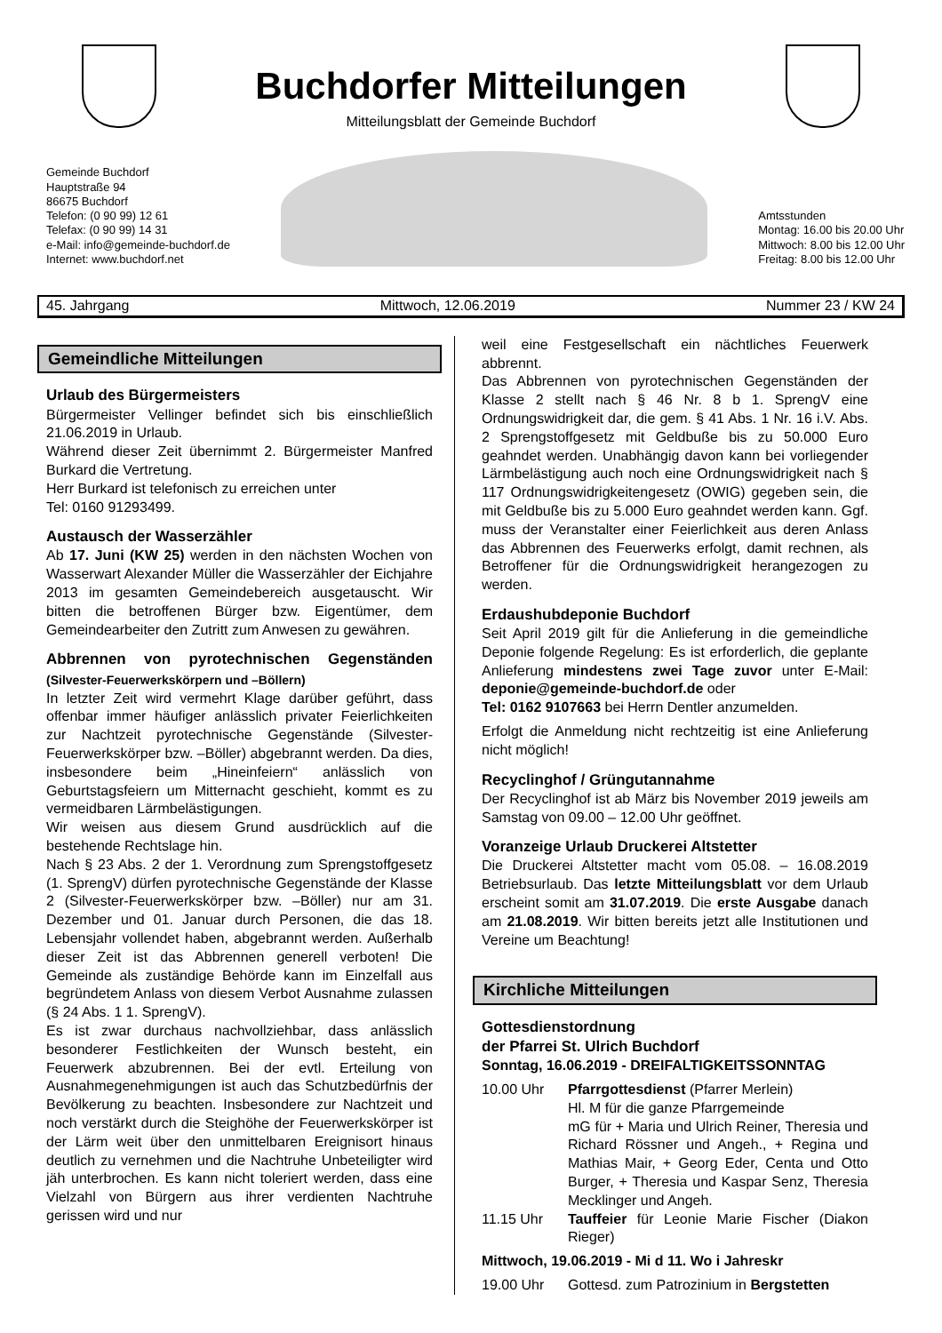Buchdorfer Mitteilungen
Mitteilungsblatt der Gemeinde Buchdorf
Gemeinde Buchdorf
Hauptstraße 94
86675 Buchdorf
Telefon: (0 90 99) 12 61
Telefax: (0 90 99) 14 31
e-Mail: info@gemeinde-buchdorf.de
Internet: www.buchdorf.net
Amtsstunden
Montag: 16.00 bis 20.00 Uhr
Mittwoch: 8.00 bis 12.00 Uhr
Freitag: 8.00 bis 12.00 Uhr
45. Jahrgang Mittwoch, 12.06.2019 Nummer 23 / KW 24
Gemeindliche Mitteilungen
Urlaub des Bürgermeisters
Bürgermeister Vellinger befindet sich bis einschließlich 21.06.2019 in Urlaub.
Während dieser Zeit übernimmt 2. Bürgermeister Manfred Burkard die Vertretung.
Herr Burkard ist telefonisch zu erreichen unter
Tel: 0160 91293499.
Austausch der Wasserzähler
Ab 17. Juni (KW 25) werden in den nächsten Wochen von Wasserwart Alexander Müller die Wasserzähler der Eichjahre 2013 im gesamten Gemeindebereich ausgetauscht. Wir bitten die betroffenen Bürger bzw. Eigentümer, dem Gemeindearbeiter den Zutritt zum Anwesen zu gewähren.
Abbrennen von pyrotechnischen Gegenständen (Silvester-Feuerwerkskörpern und –Böllern)
In letzter Zeit wird vermehrt Klage darüber geführt, dass offenbar immer häufiger anlässlich privater Feierlichkeiten zur Nachtzeit pyrotechnische Gegenstände (Silvester-Feuerwerkskörper bzw. –Böller) abgebrannt werden. Da dies, insbesondere beim „Hineinfeiern“ anlässlich von Geburtstagsfeiern um Mitternacht geschieht, kommt es zu vermeidbaren Lärmbelästigungen.
Wir weisen aus diesem Grund ausdrücklich auf die bestehende Rechtslage hin.
Nach § 23 Abs. 2 der 1. Verordnung zum Sprengstoffgesetz (1. SprengV) dürfen pyrotechnische Gegenstände der Klasse 2 (Silvester-Feuerwerkskörper bzw. –Böller) nur am 31. Dezember und 01. Januar durch Personen, die das 18. Lebensjahr vollendet haben, abgebrannt werden. Außerhalb dieser Zeit ist das Abbrennen generell verboten! Die Gemeinde als zuständige Behörde kann im Einzelfall aus begründetem Anlass von diesem Verbot Ausnahme zulassen (§ 24 Abs. 1 1. SprengV).
Es ist zwar durchaus nachvollziehbar, dass anlässlich besonderer Festlichkeiten der Wunsch besteht, ein Feuerwerk abzubrennen. Bei der evtl. Erteilung von Ausnahmegenehmigungen ist auch das Schutzbedürfnis der Bevölkerung zu beachten. Insbesondere zur Nachtzeit und noch verstärkt durch die Steighöhe der Feuerwerkskörper ist der Lärm weit über den unmittelbaren Ereignisort hinaus deutlich zu vernehmen und die Nachtruhe Unbeteiligter wird jäh unterbrochen. Es kann nicht toleriert werden, dass eine Vielzahl von Bürgern aus ihrer verdienten Nachtruhe gerissen wird und nur
weil eine Festgesellschaft ein nächtliches Feuerwerk abbrennt.
Das Abbrennen von pyrotechnischen Gegenständen der Klasse 2 stellt nach § 46 Nr. 8 b 1. SprengV eine Ordnungswidrigkeit dar, die gem. § 41 Abs. 1 Nr. 16 i.V. Abs. 2 Sprengstoffgesetz mit Geldbuße bis zu 50.000 Euro geahndet werden. Unabhängig davon kann bei vorliegender Lärmbelästigung auch noch eine Ordnungswidrigkeit nach § 117 Ordnungswidrigkeitengesetz (OWIG) gegeben sein, die mit Geldbuße bis zu 5.000 Euro geahndet werden kann. Ggf. muss der Veranstalter einer Feierlichkeit aus deren Anlass das Abbrennen des Feuerwerks erfolgt, damit rechnen, als Betroffener für die Ordnungswidrigkeit herangezogen zu werden.
Erdaushubdeponie Buchdorf
Seit April 2019 gilt für die Anlieferung in die gemeindliche Deponie folgende Regelung: Es ist erforderlich, die geplante Anlieferung mindestens zwei Tage zuvor unter E-Mail: deponie@gemeinde-buchdorf.de oder
Tel: 0162 9107663 bei Herrn Dentler anzumelden.
Erfolgt die Anmeldung nicht rechtzeitig ist eine Anlieferung nicht möglich!
Recyclinghof / Grüngutannahme
Der Recyclinghof ist ab März bis November 2019 jeweils am Samstag von 09.00 – 12.00 Uhr geöffnet.
Voranzeige Urlaub Druckerei Altstetter
Die Druckerei Altstetter macht vom 05.08. – 16.08.2019 Betriebsurlaub. Das letzte Mitteilungsblatt vor dem Urlaub erscheint somit am 31.07.2019. Die erste Ausgabe danach am 21.08.2019. Wir bitten bereits jetzt alle Institutionen und Vereine um Beachtung!
Kirchliche Mitteilungen
Gottesdienstordnung
der Pfarrei St. Ulrich Buchdorf
Sonntag, 16.06.2019 - DREIFALTIGKEITSSONNTAG
10.00 Uhr Pfarrgottesdienst (Pfarrer Merlein)
Hl. M für die ganze Pfarrgemeinde
mG für + Maria und Ulrich Reiner, Theresia und Richard Rössner und Angeh., + Regina und Mathias Mair, + Georg Eder, Centa und Otto Burger, + Theresia und Kaspar Senz, Theresia Mecklinger und Angeh.
11.15 Uhr Tauffeier für Leonie Marie Fischer (Diakon Rieger)
Mittwoch, 19.06.2019 - Mi d 11. Wo i Jahreskr
19.00 Uhr Gottesd. zum Patrozinium in Bergstetten